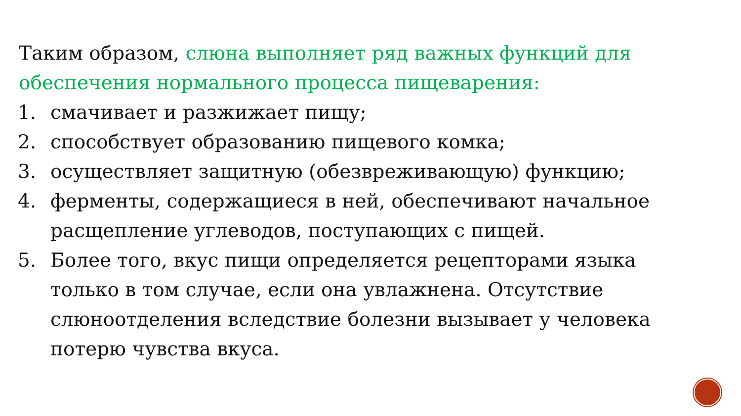Таким образом, слюна выполняет ряд важных функций для обеспечения нормального процесса пищеварения:
1. смачивает и разжижает пищу;
2. способствует образованию пищевого комка;
3. осуществляет защитную (обезвреживающую) функцию;
4. ферменты, содержащиеся в ней, обеспечивают начальное расщепление углеводов, поступающих с пищей.
5. Более того, вкус пищи определяется рецепторами языка только в том случае, если она увлажнена. Отсутствие слюноотделения вследствие болезни вызывает у человека потерю чувства вкуса.